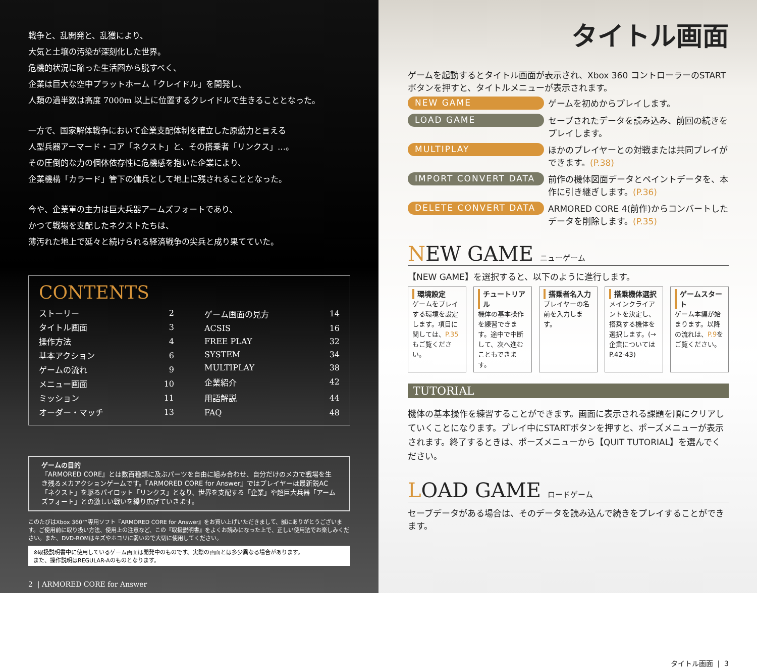戦争と、乱開発と、乱獲により、
大気と土壌の汚染が深刻化した世界。
危機的状況に陥った生活圏から脱すべく、
企業は巨大な空中プラットホーム「クレイドル」を開発し、
人類の過半数は高度 7000m 以上に位置するクレイドルで生きることとなった。
一方で、国家解体戦争において企業支配体制を確立した原動力と言える
人型兵器アーマード・コア「ネクスト」と、その搭乗者「リンクス」…。
その圧倒的な力の個体依存性に危機感を抱いた企業により、
企業機構「カラード」管下の傭兵として地上に残されることとなった。
今や、企業軍の主力は巨大兵器アームズフォートであり、
かつて戦場を支配したネクストたちは、
薄汚れた地上で延々と続けられる経済戦争の尖兵と成り果てていた。
CONTENTS
| ストーリー | 2 |
| タイトル画面 | 3 |
| 操作方法 | 4 |
| 基本アクション | 6 |
| ゲームの流れ | 9 |
| メニュー画面 | 10 |
| ミッション | 11 |
| オーダー・マッチ | 13 |
| ゲーム画面の見方 | 14 |
| ACSIS | 16 |
| FREE PLAY | 32 |
| SYSTEM | 34 |
| MULTIPLAY | 38 |
| 企業紹介 | 42 |
| 用語解説 | 44 |
| FAQ | 48 |
ゲームの目的
『ARMORED CORE』とは数百種類に及ぶパーツを自由に組み合わせ、自分だけのメカで戦場を生き残るメカアクションゲームです。『ARMORED CORE for Answer』ではプレイヤーは最新鋭AC「ネクスト」を駆るパイロット「リンクス」となり、世界を支配する「企業」や超巨大兵器「アームズフォート」との激しい戦いを繰り広げていきます。
このたびはXbox 360™専用ソフト『ARMORED CORE for Answer』をお買い上げいただきまして、誠にありがとうございます。ご使用前に取り扱い方法、使用上の注意など、この『取扱説明書』をよくお読みになった上で、正しい使用法でお楽しみください。また、DVD-ROMはキズやホコリに弱いので大切に使用してください。
※取扱説明書中に使用しているゲーム画面は開発中のものです。実際の画面とは多少異なる場合があります。
また、操作説明はREGULAR-Aのものとなります。
2 | ARMORED CORE for Answer
タイトル画面
ゲームを起動するとタイトル画面が表示され、Xbox 360 コントローラーのSTARTボタンを押すと、タイトルメニューが表示されます。
NEW GAME
ゲームを初めからプレイします。
LOAD GAME
セーブされたデータを読み込み、前回の続きをプレイします。
MULTIPLAY
ほかのプレイヤーとの対戦または共同プレイができます。(P.38)
IMPORT CONVERT DATA
前作の機体図面データとペイントデータを、本作に引き継ぎします。(P.36)
DELETE CONVERT DATA
ARMORED CORE 4(前作)からコンバートしたデータを削除します。(P.35)
NEW GAME ニューゲーム
【NEW GAME】を選択すると、以下のように進行します。
環境設定
ゲームをプレイする環境を設定します。項目に関しては、P.35もご覧ください。
チュートリアル
機体の基本操作を練習できます。途中で中断して、次へ進むこともできます。
搭乗者名入力
プレイヤーの名前を入力します。
搭乗機体選択
メインクライアントを決定し、搭乗する機体を選択します。(→企業についてはP.42-43)
ゲームスタート
ゲーム本編が始まります。以降の流れは、P.9をご覧ください。
TUTORIAL
機体の基本操作を練習することができます。画面に表示される課題を順にクリアしていくことになります。プレイ中にSTARTボタンを押すと、ポーズメニューが表示されます。終了するときは、ポーズメニューから【QUIT TUTORIAL】を選んでください。
LOAD GAME ロードゲーム
セーブデータがある場合は、そのデータを読み込んで続きをプレイすることができます。
タイトル画面 | 3